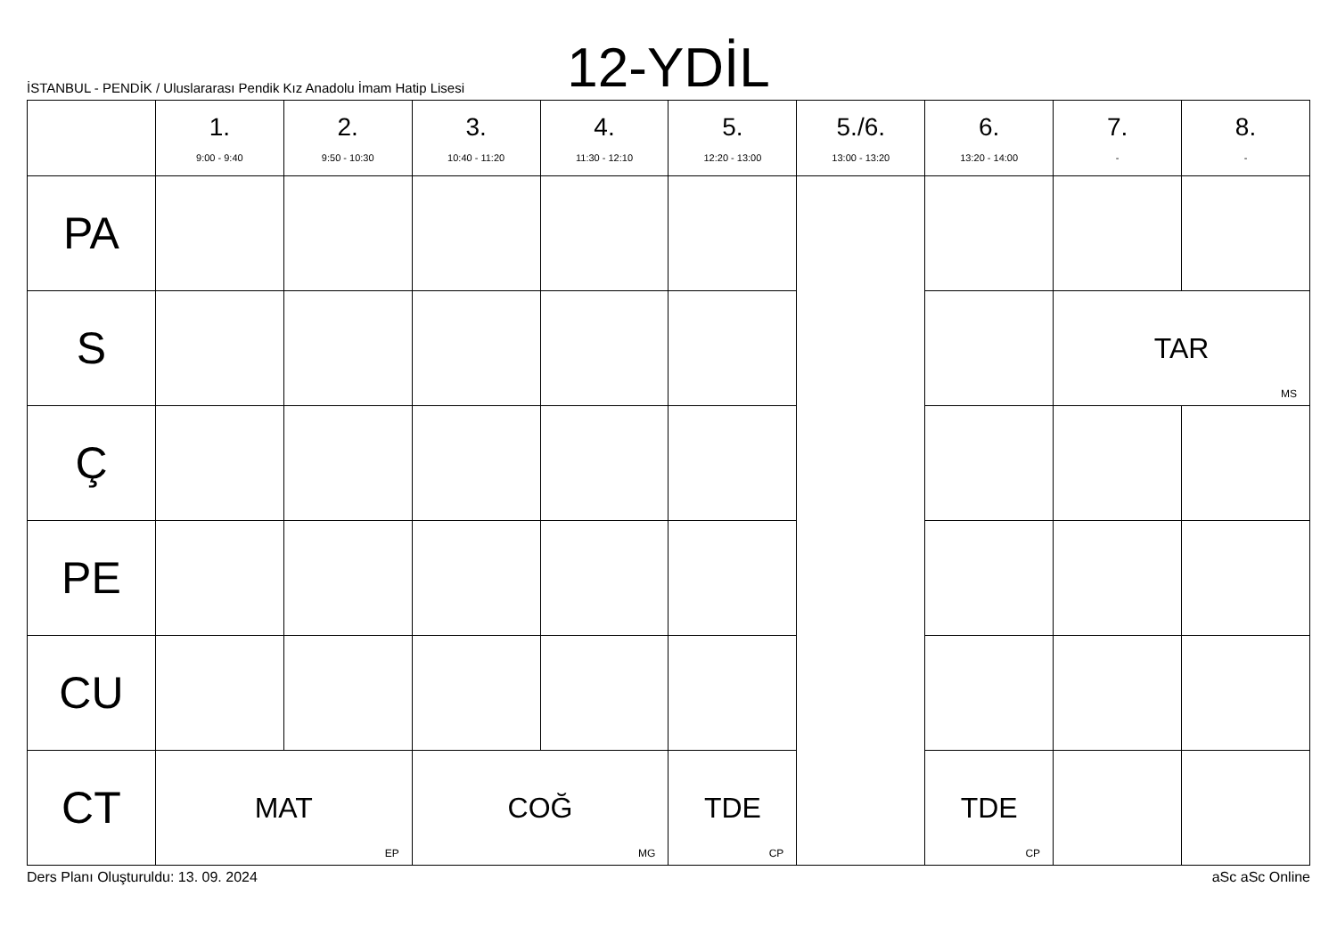12-YDİL
İSTANBUL - PENDİK / Uluslararası Pendik Kız Anadolu İmam Hatip Lisesi
| | 1. 9:00 - 9:40 | 2. 9:50 - 10:30 | 3. 10:40 - 11:20 | 4. 11:30 - 12:10 | 5. 12:20 - 13:00 | 5./6. 13:00 - 13:20 | 6. 13:20 - 14:00 | 7. - | 8. - |
| --- | --- | --- | --- | --- | --- | --- | --- | --- | --- |
| PA | | | | | | | | | |
| S | | | | | | | | TAR MS | |
| Ç | | | | | | | | | |
| PE | | | | | | | | | |
| CU | | | | | | | | | |
| CT | MAT EP | | COĞ MG | | TDE CP | | TDE CP | | |
Ders Planı Oluşturuldu: 13. 09. 2024 aSc aSc Online